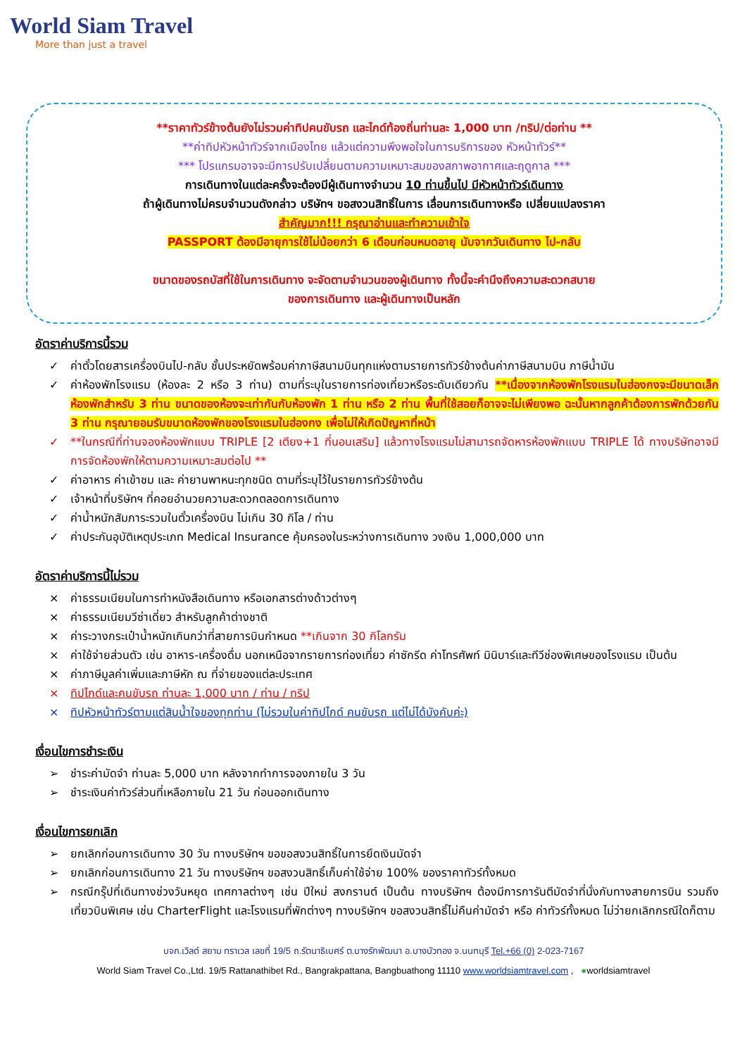World Siam Travel
More than just a travel
**ราคาทัวร์ข้างต้นยังไม่รวมค่าทิปคนขับรถ และไกด์ท้องถิ่นท่านละ 1,000 บาท /ทริป/ต่อท่าน **
**ค่าทิปหัวหน้าทัวร์จากเมืองไทย แล้วแต่ความพึงพอใจในการบริการของ หัวหน้าทัวร์**
*** โปรแกรมอาจจะมีการปรับเปลี่ยนตามความเหมาะสมของสภาพอากาศและฤดูกาล ***
การเดินทางในแต่ละครั้งจะต้องมีผู้เดินทางจำนวน 10 ท่านขึ้นไป มีหัวหน้าทัวร์เดินทาง
ถ้าผู้เดินทางไม่ครบจำนวนดังกล่าว บริษัทฯ ขอสงวนสิทธิ์ในการ เลื่อนการเดินทางหรือ เปลี่ยนแปลงราคา
สำคัญมาก!!! กรุณาอ่านและทำความเข้าใจ
PASSPORT ต้องมีอายุการใช้ไม่น้อยกว่า 6 เดือนก่อนหมดอายุ นับจากวันเดินทาง ไป-กลับ
ขนาดของรถบัสที่ใช้ในการเดินทาง จะจัดตามจำนวนของผู้เดินทาง ทั้งนี้จะคำนึงถึงความสะดวกสบาย
ของการเดินทาง และผู้เดินทางเป็นหลัก
อัตราค่าบริการนี้รวม
✓ ค่าตั๋วโดยสารเครื่องบินไป-กลับ ชั้นประหยัดพร้อมค่าภาษีสนามบินทุกแห่งตามรายการทัวร์ข้างต้นค่าภาษีสนามบิน ภาษีน้ำมัน
✓ ค่าห้องพักโรงแรม (ห้องละ 2 หรือ 3 ท่าน) ตามที่ระบุในรายการท่องเที่ยวหรือระดับเดียวกัน **เนื่องจากห้องพักโรงแรมในฮ่องกงจะมีขนาดเล็ก ห้องพักสำหรับ 3 ท่าน ขนาดของห้องจะเท่ากันกับห้องพัก 1 ท่าน หรือ 2 ท่าน พื้นที่ใช้สอยก็อาจจะไม่เพียงพอ ฉะนั้นหากลูกค้าต้องการพักด้วยกัน 3 ท่าน กรุณายอมรับขนาดห้องพักของโรงแรมในฮ่องกง เพื่อไม่ให้เกิดปัญหาที่หน้า
✓ **ในกรณีที่ท่านจองห้องพักแบบ TRIPLE [2 เตียง+1 ที่นอนเสริม] แล้วทางโรงแรมไม่สามารถจัดหารห้องพักแบบ TRIPLE ได้ ทางบริษัทอาจมีการจัดห้องพักให้ตามความเหมาะสมต่อไป **
✓ ค่าอาหาร ค่าเข้าชม และ ค่ายานพาหนะทุกชนิด ตามที่ระบุไว้ในรายการทัวร์ข้างต้น
✓ เจ้าหน้าที่บริษัทฯ ที่คอยอำนวยความสะดวกตลอดการเดินทาง
✓ ค่าน้ำหนักสัมภาระรวมในตั๋วเครื่องบิน ไม่เกิน 30 กิโล / ท่าน
✓ ค่าประกันอุบัติเหตุประเภท Medical Insurance คุ้มครองในระหว่างการเดินทาง วงเงิน 1,000,000 บาท
อัตราค่าบริการนี้ไม่รวม
× ค่าธรรมเนียมในการทำหนังสือเดินทาง หรือเอกสารต่างด้าวต่างๆ
× ค่าธรรมเนียมวีซ่าเดี่ยว สำหรับลูกค้าต่างชาติ
× ค่าระวางกระเป๋าน้ำหนักเกินกว่าที่สายการบินกำหนด **เกินจาก 30 กิโลกรัม
× ค่าใช้จ่ายส่วนตัว เช่น อาหาร-เครื่องดื่ม นอกเหนือจากรายการท่องเที่ยว ค่าซักรีด ค่าโทรศัพท์ มินิบาร์และทีวีช่องพิเศษของโรงแรม เป็นต้น
× ค่าภาษีมูลค่าเพิ่มและภาษีหัก ณ ที่จ่ายของแต่ละประเทศ
× ทิปไกด์และคนขับรถ ท่านละ 1,000 บาท / ท่าน / ทริป
× ทิปหัวหน้าทัวร์ตามแต่สินน้ำใจของทุกท่าน (ไม่รวมในค่าทิปไกด์ คนขับรถ แต่ไม่ได้บังคับค่ะ)
เงื่อนไขการชำระเงิน
➢ ชำระค่ามัดจำ ท่านละ 5,000 บาท หลังจากทำการจองภายใน 3 วัน
➢ ชำระเงินค่าทัวร์ส่วนที่เหลือภายใน 21 วัน ก่อนออกเดินทาง
เงื่อนไขการยกเลิก
➢ ยกเลิกก่อนการเดินทาง 30 วัน ทางบริษัทฯ ขอขอสงวนสิทธิ์ในการยึดเงินมัดจำ
➢ ยกเลิกก่อนการเดินทาง 21 วัน ทางบริษัทฯ ขอสงวนสิทธิ์เก็บค่าใช้จ่าย 100% ของราคาทัวร์ทั้งหมด
➢ กรณีกรุ๊ปที่เดินทางช่วงวันหยุด เทศกาลต่างๆ เช่น ปีใหม่ สงกรานต์ เป็นต้น ทางบริษัทฯ ต้องมีการการันตีมัดจำที่นั่งกับทางสายการบิน รวมถึงเที่ยวบินพิเศษ เช่น CharterFlight และโรงแรมที่พักต่างๆ ทางบริษัทฯ ขอสงวนสิทธิ์ไม่คืนค่ามัดจำ หรือ ค่าทัวร์ทั้งหมด ไม่ว่ายกเลิกกรณีใดก็ตาม
บจก.เวิลด์ สยาม ทราเวล เลขที่ 19/5 ถ.รัตนาธิเบศร์ ต.บางรักพัฒนา อ.บางบัวทอง จ.นนทบุรี Tel.+66 (0) 2-023-7167
World Siam Travel Co.,Ltd. 19/5 Rattanathibet Rd., Bangrakpattana, Bangbuathong 11110 www.worldsiamtravel.com , ●worldsiamtravel